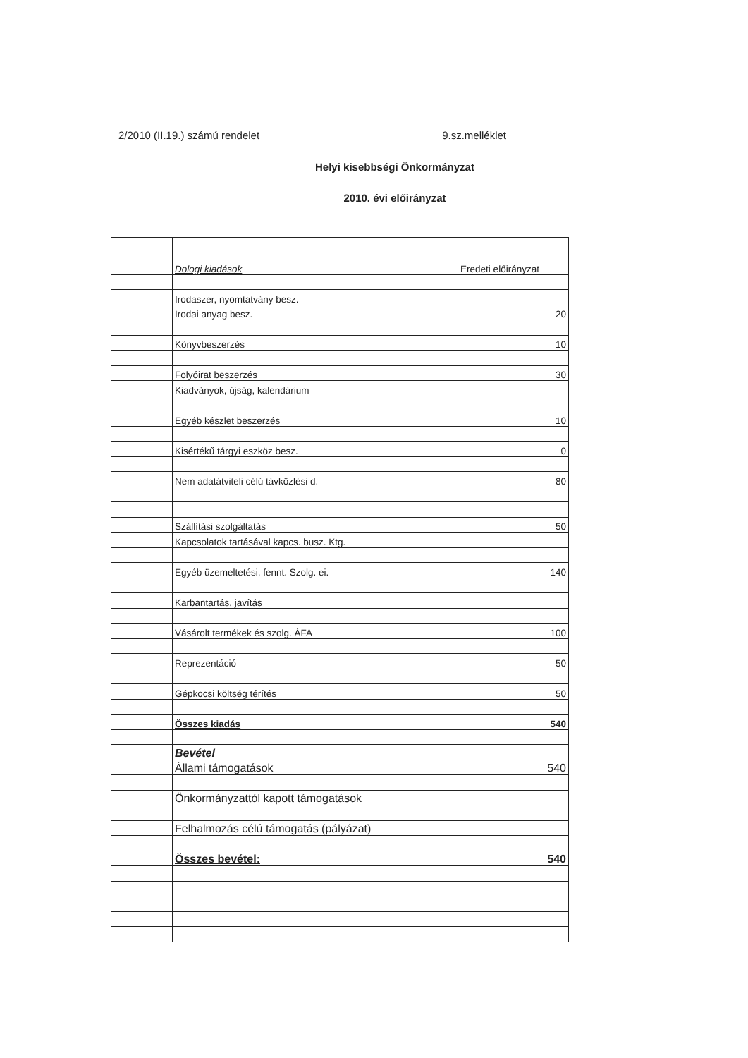2/2010 (II.19.) számú rendelet 9.sz.melléklet
Helyi kisebbségi Önkormányzat
2010. évi előirányzat
| | Dologi kiadások | Eredeti előirányzat |
| | Irodaszer, nyomtatvány besz. | |
| | Irodai anyag besz. | 20 |
| | Könyvbeszerzés | 10 |
| | Folyóirat beszerzés | 30 |
| | Kiadványok, újság, kalendárium | |
| | Egyéb készlet beszerzés | 10 |
| | Kisértékű tárgyi eszköz besz. | 0 |
| | Nem adatátviteli célú távközlési d. | 80 |
| | Szállítási szolgáltatás | 50 |
| | Kapcsolatok tartásával kapcs. busz. Ktg. | |
| | Egyéb üzemeltetési, fennt. Szolg. ei. | 140 |
| | Karbantartás, javítás | |
| | Vásárolt termékek és szolg. ÁFA | 100 |
| | Reprezentáció | 50 |
| | Gépkocsi költség térítés | 50 |
| | Összes kiadás | 540 |
| | Bevétel | |
| | Állami támogatások | 540 |
| | Önkormányzattól kapott támogatások | |
| | Felhalmozás célú támogatás (pályázat) | |
| | Összes bevétel: | 540 |